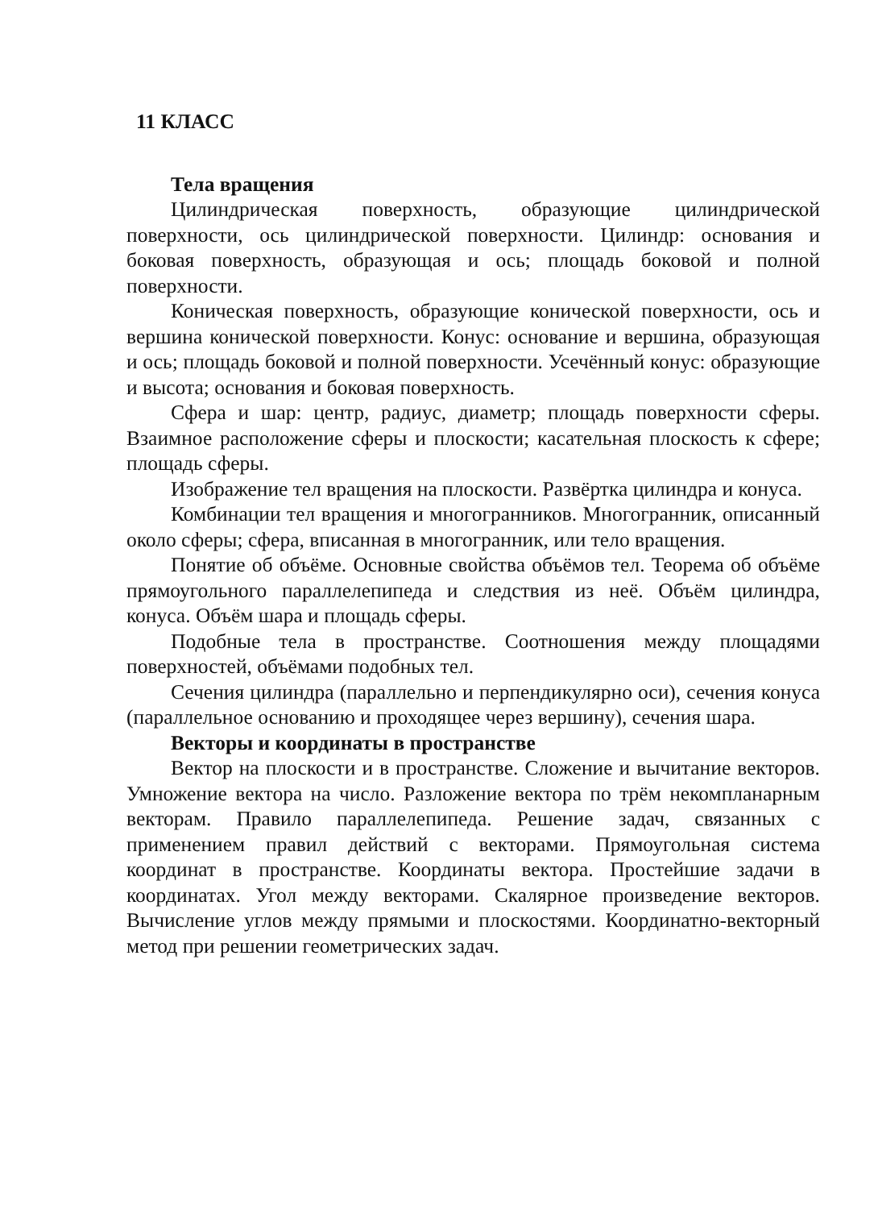11 КЛАСС
Тела вращения
Цилиндрическая поверхность, образующие цилиндрической поверхности, ось цилиндрической поверхности. Цилиндр: основания и боковая поверхность, образующая и ось; площадь боковой и полной поверхности.
Коническая поверхность, образующие конической поверхности, ось и вершина конической поверхности. Конус: основание и вершина, образующая и ось; площадь боковой и полной поверхности. Усечённый конус: образующие и высота; основания и боковая поверхность.
Сфера и шар: центр, радиус, диаметр; площадь поверхности сферы. Взаимное расположение сферы и плоскости; касательная плоскость к сфере; площадь сферы.
Изображение тел вращения на плоскости. Развёртка цилиндра и конуса.
Комбинации тел вращения и многогранников. Многогранник, описанный около сферы; сфера, вписанная в многогранник, или тело вращения.
Понятие об объёме. Основные свойства объёмов тел. Теорема об объёме прямоугольного параллелепипеда и следствия из неё. Объём цилиндра, конуса. Объём шара и площадь сферы.
Подобные тела в пространстве. Соотношения между площадями поверхностей, объёмами подобных тел.
Сечения цилиндра (параллельно и перпендикулярно оси), сечения конуса (параллельное основанию и проходящее через вершину), сечения шара.
Векторы и координаты в пространстве
Вектор на плоскости и в пространстве. Сложение и вычитание векторов. Умножение вектора на число. Разложение вектора по трём некомпланарным векторам. Правило параллелепипеда. Решение задач, связанных с применением правил действий с векторами. Прямоугольная система координат в пространстве. Координаты вектора. Простейшие задачи в координатах. Угол между векторами. Скалярное произведение векторов. Вычисление углов между прямыми и плоскостями. Координатно-векторный метод при решении геометрических задач.